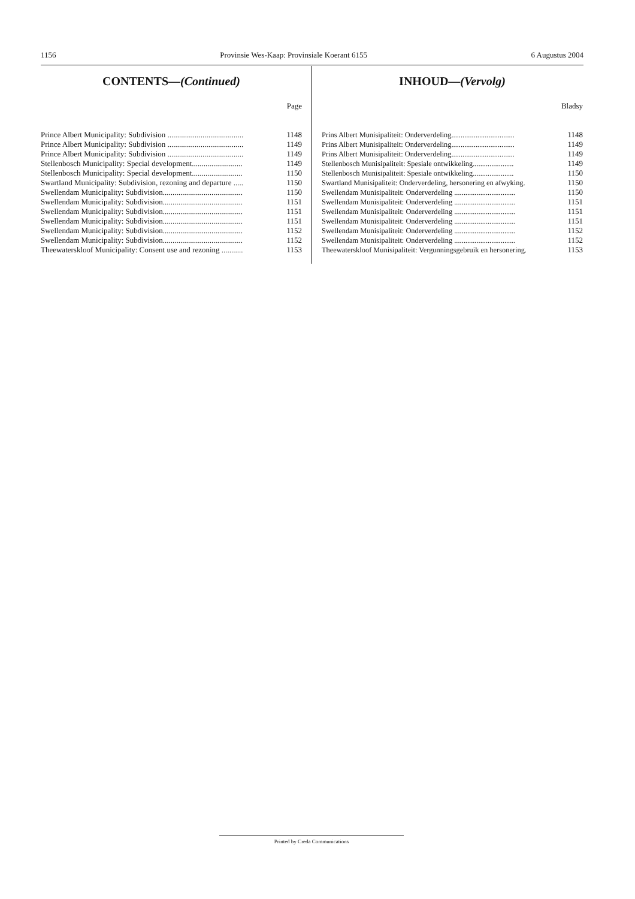1156 Provinsie Wes-Kaap: Provinsiale Koerant 6155 6 Augustus 2004
CONTENTS—(Continued)
Page
| Prince Albert Municipality: Subdivision ....................................... | 1148 |
| Prince Albert Municipality: Subdivision ....................................... | 1149 |
| Prince Albert Municipality: Subdivision ....................................... | 1149 |
| Stellenbosch Municipality: Special development.......................... | 1149 |
| Stellenbosch Municipality: Special development.......................... | 1150 |
| Swartland Municipality: Subdivision, rezoning and departure ..... | 1150 |
| Swellendam Municipality: Subdivision......................................... | 1150 |
| Swellendam Municipality: Subdivision......................................... | 1151 |
| Swellendam Municipality: Subdivision......................................... | 1151 |
| Swellendam Municipality: Subdivision......................................... | 1151 |
| Swellendam Municipality: Subdivision......................................... | 1152 |
| Swellendam Municipality: Subdivision......................................... | 1152 |
| Theewaterskloof Municipality: Consent use and rezoning ........... | 1153 |
INHOUD—(Vervolg)
Bladsy
| Prins Albert Munisipaliteit: Onderverdeling.................................. | 1148 |
| Prins Albert Munisipaliteit: Onderverdeling.................................. | 1149 |
| Prins Albert Munisipaliteit: Onderverdeling.................................. | 1149 |
| Stellenbosch Munisipaliteit: Spesiale ontwikkeling...................... | 1149 |
| Stellenbosch Munisipaliteit: Spesiale ontwikkeling...................... | 1150 |
| Swartland Munisipaliteit: Onderverdeling, hersonering en afwyking. | 1150 |
| Swellendam Munisipaliteit: Onderverdeling ................................. | 1150 |
| Swellendam Munisipaliteit: Onderverdeling ................................. | 1151 |
| Swellendam Munisipaliteit: Onderverdeling ................................. | 1151 |
| Swellendam Munisipaliteit: Onderverdeling ................................. | 1151 |
| Swellendam Munisipaliteit: Onderverdeling ................................. | 1152 |
| Swellendam Munisipaliteit: Onderverdeling ................................. | 1152 |
| Theewaterskloof Munisipaliteit: Vergunningsgebruik en hersonering. | 1153 |
Printed by Creda Communications